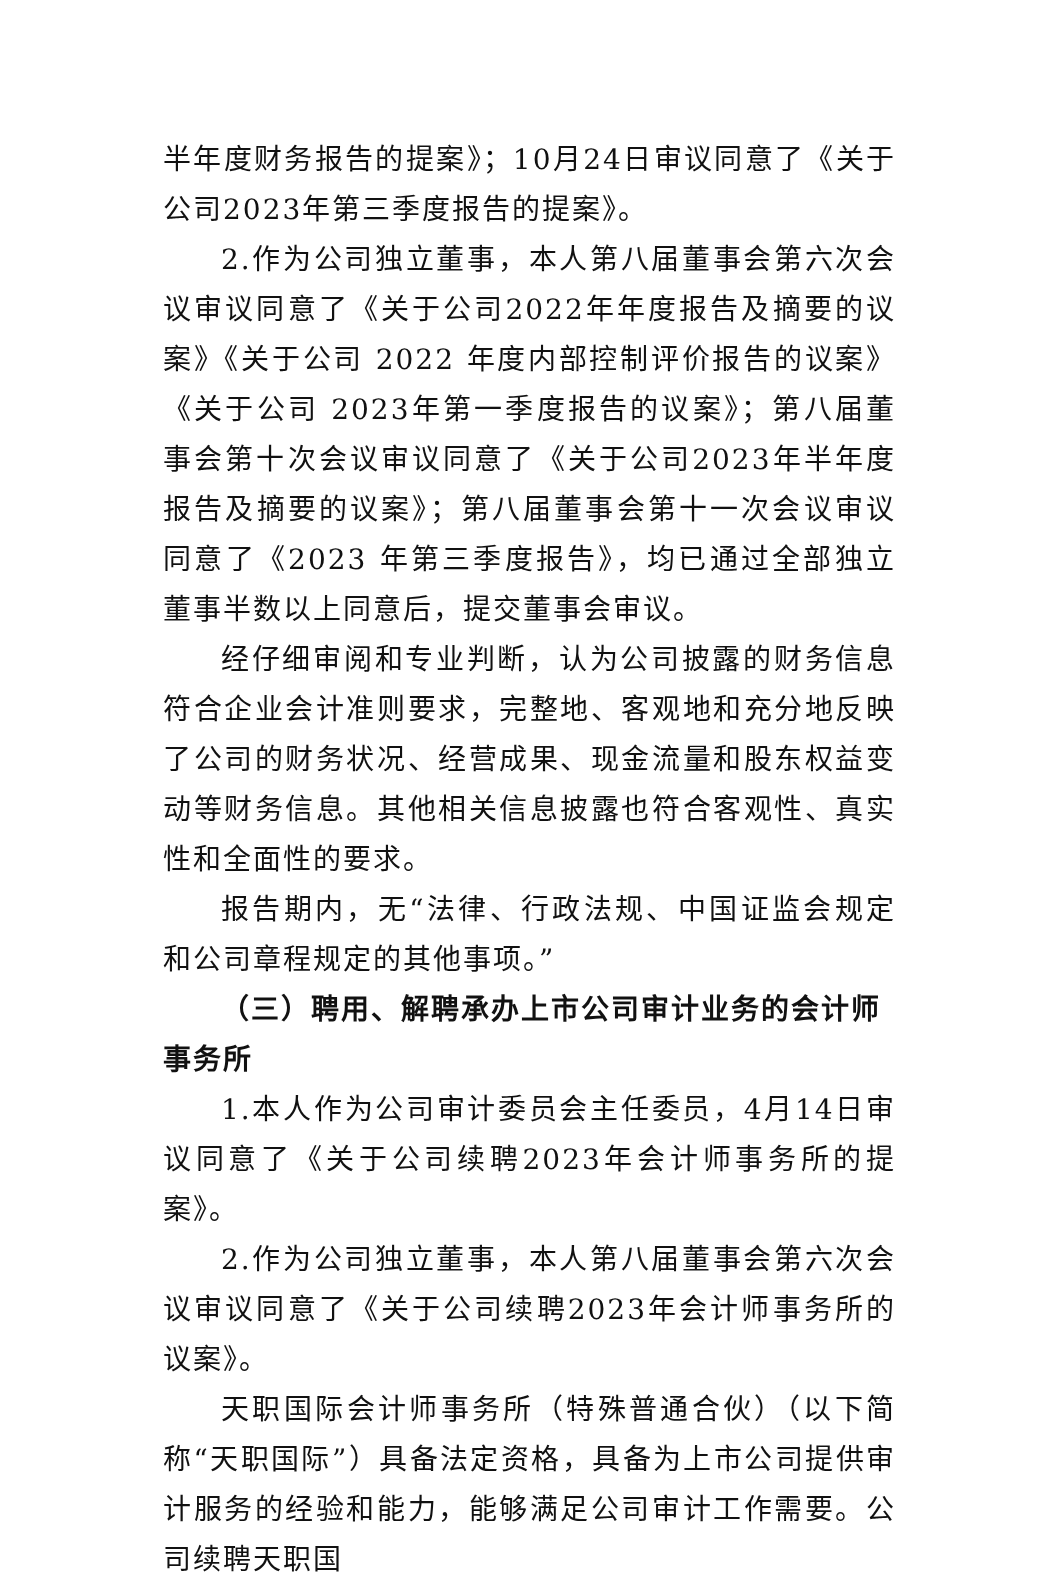半年度财务报告的提案》；10月24日审议同意了《关于公司2023年第三季度报告的提案》。
2.作为公司独立董事，本人第八届董事会第六次会议审议同意了《关于公司2022年年度报告及摘要的议案》《关于公司 2022 年度内部控制评价报告的议案》《关于公司 2023年第一季度报告的议案》；第八届董事会第十次会议审议同意了《关于公司2023年半年度报告及摘要的议案》；第八届董事会第十一次会议审议同意了《2023 年第三季度报告》，均已通过全部独立董事半数以上同意后，提交董事会审议。
经仔细审阅和专业判断，认为公司披露的财务信息符合企业会计准则要求，完整地、客观地和充分地反映了公司的财务状况、经营成果、现金流量和股东权益变动等财务信息。其他相关信息披露也符合客观性、真实性和全面性的要求。
报告期内，无“法律、行政法规、中国证监会规定和公司章程规定的其他事项。”
（三）聘用、解聘承办上市公司审计业务的会计师事务所
1.本人作为公司审计委员会主任委员，4月14日审议同意了《关于公司续聘2023年会计师事务所的提案》。
2.作为公司独立董事，本人第八届董事会第六次会议审议同意了《关于公司续聘2023年会计师事务所的议案》。
天职国际会计师事务所（特殊普通合伙）（以下简称“天职国际”）具备法定资格，具备为上市公司提供审计服务的经验和能力，能够满足公司审计工作需要。公司续聘天职国